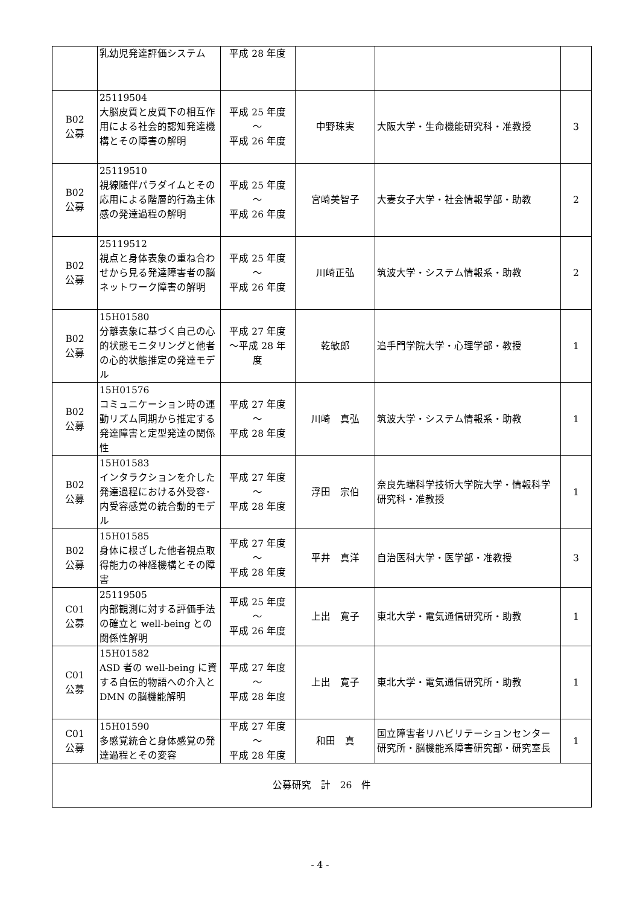| | 乳幼児発達評価システム | 平成 28 年度 | | | |
| B02 公募 | 25119504 大脳皮質と皮質下の相互作用による社会的認知発達機構とその障害の解明 | 平成 25 年度 ～ 平成 26 年度 | 中野珠実 | 大阪大学・生命機能研究科・准教授 | 3 |
| B02 公募 | 25119510 視線随伴パラダイムとその応用による階層的行為主体感の発達過程の解明 | 平成 25 年度 ～ 平成 26 年度 | 宮崎美智子 | 大妻女子大学・社会情報学部・助教 | 2 |
| B02 公募 | 25119512 視点と身体表象の重ね合わせから見る発達障害者の脳ネットワーク障害の解明 | 平成 25 年度 ～ 平成 26 年度 | 川崎正弘 | 筑波大学・システム情報系・助教 | 2 |
| B02 公募 | 15H01580 分離表象に基づく自己の心的状態モニタリングと他者の心的状態推定の発達モデル | 平成 27 年度 ～平成 28 年 度 | 乾敏郎 | 追手門学院大学・心理学部・教授 | 1 |
| B02 公募 | 15H01576 コミュニケーション時の運動リズム同期から推定する発達障害と定型発達の関係性 | 平成 27 年度 ～ 平成 28 年度 | 川崎 真弘 | 筑波大学・システム情報系・助教 | 1 |
| B02 公募 | 15H01583 インタラクションを介した発達過程における外受容･内受容感覚の統合動的モデル | 平成 27 年度 ～ 平成 28 年度 | 浮田 宗伯 | 奈良先端科学技術大学院大学・情報科学研究科・准教授 | 1 |
| B02 公募 | 15H01585 身体に根ざした他者視点取得能力の神経機構とその障害 | 平成 27 年度 ～ 平成 28 年度 | 平井 真洋 | 自治医科大学・医学部・准教授 | 3 |
| C01 公募 | 25119505 内部観測に対する評価手法の確立と well-being との関係性解明 | 平成 25 年度 ～ 平成 26 年度 | 上出 寛子 | 東北大学・電気通信研究所・助教 | 1 |
| C01 公募 | 15H01582 ASD 者の well-being に資する自伝的物語への介入と DMN の脳機能解明 | 平成 27 年度 ～ 平成 28 年度 | 上出 寛子 | 東北大学・電気通信研究所・助教 | 1 |
| C01 公募 | 15H01590 多感覚統合と身体感覚の発達過程とその変容 | 平成 27 年度 ～ 平成 28 年度 | 和田 真 | 国立障害者リハビリテーションセンター研究所・脳機能系障害研究部・研究室長 | 1 |
| 公募研究 計 26 件 | | | | | |
- 4 -